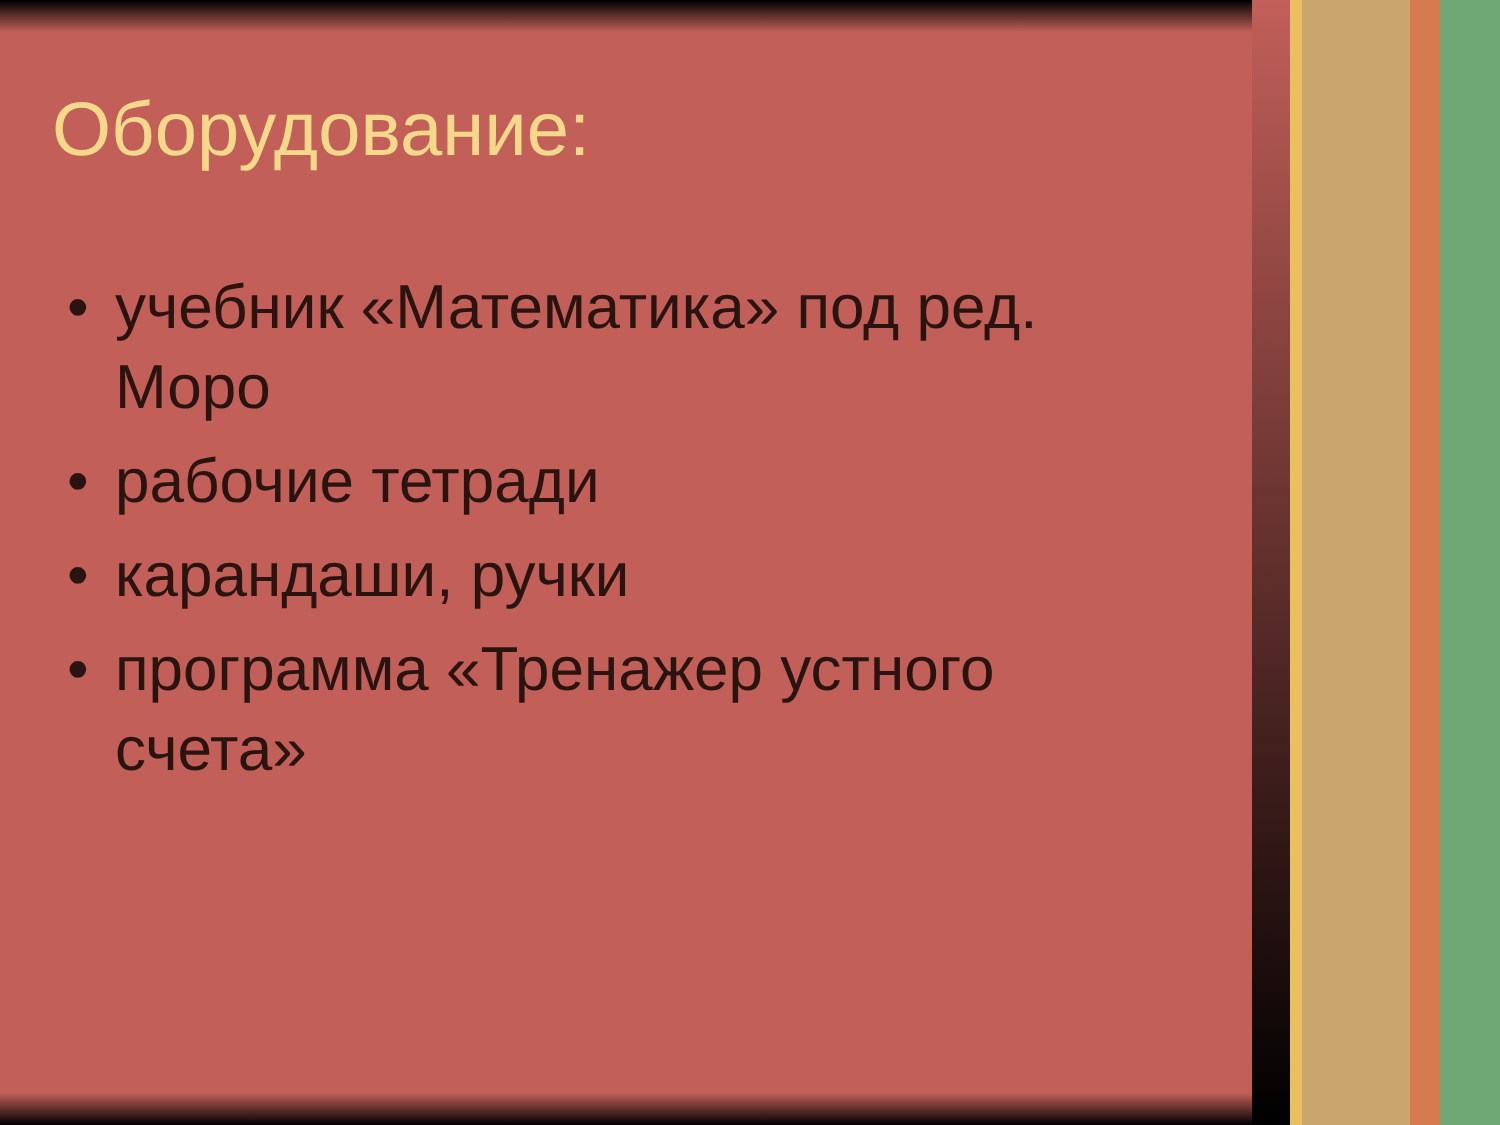Оборудование:
• учебник «Математика» под ред. Моро
• рабочие тетради
• карандаши, ручки
• программа «Тренажер устного счета»